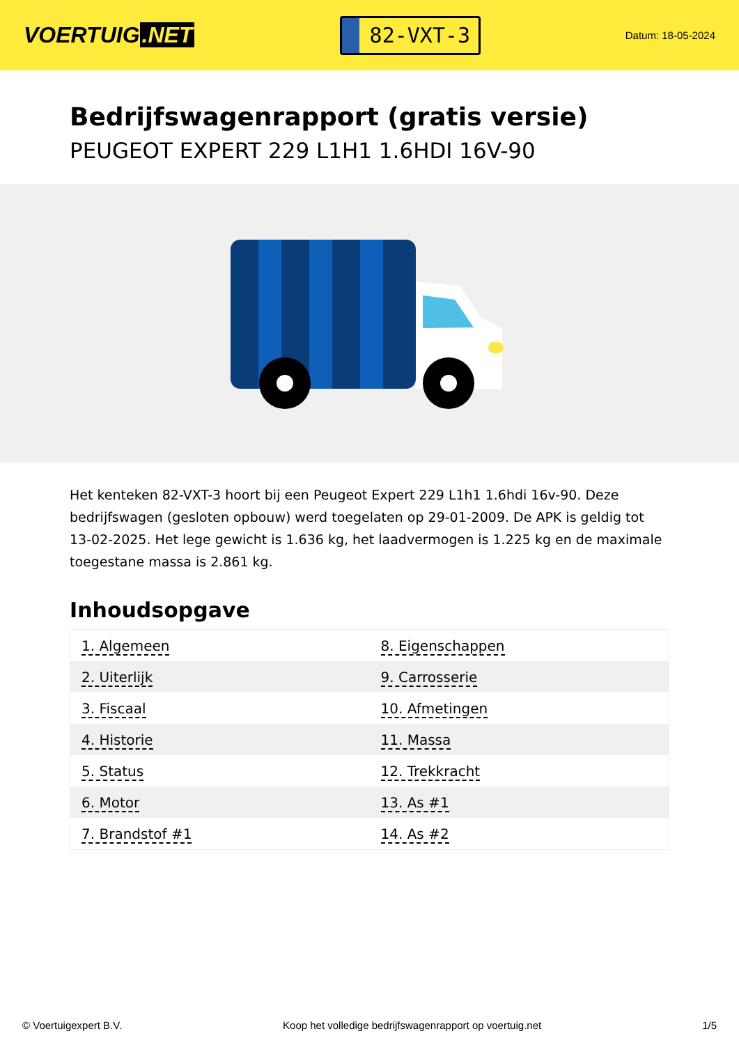VOERTUIG.NET
82-VXT-3
Datum: 18-05-2024
Bedrijfswagenrapport (gratis versie)
PEUGEOT EXPERT 229 L1H1 1.6HDI 16V-90
Het kenteken 82-VXT-3 hoort bij een Peugeot Expert 229 L1h1 1.6hdi 16v-90. Deze bedrijfswagen (gesloten opbouw) werd toegelaten op 29-01-2009. De APK is geldig tot 13-02-2025. Het lege gewicht is 1.636 kg, het laadvermogen is 1.225 kg en de maximale toegestane massa is 2.861 kg.
Inhoudsopgave
| 1. Algemeen | 8. Eigenschappen |
| 2. Uiterlijk | 9. Carrosserie |
| 3. Fiscaal | 10. Afmetingen |
| 4. Historie | 11. Massa |
| 5. Status | 12. Trekkracht |
| 6. Motor | 13. As #1 |
| 7. Brandstof #1 | 14. As #2 |
© Voertuigexpert B.V. Koop het volledige bedrijfswagenrapport op voertuig.net 1/5